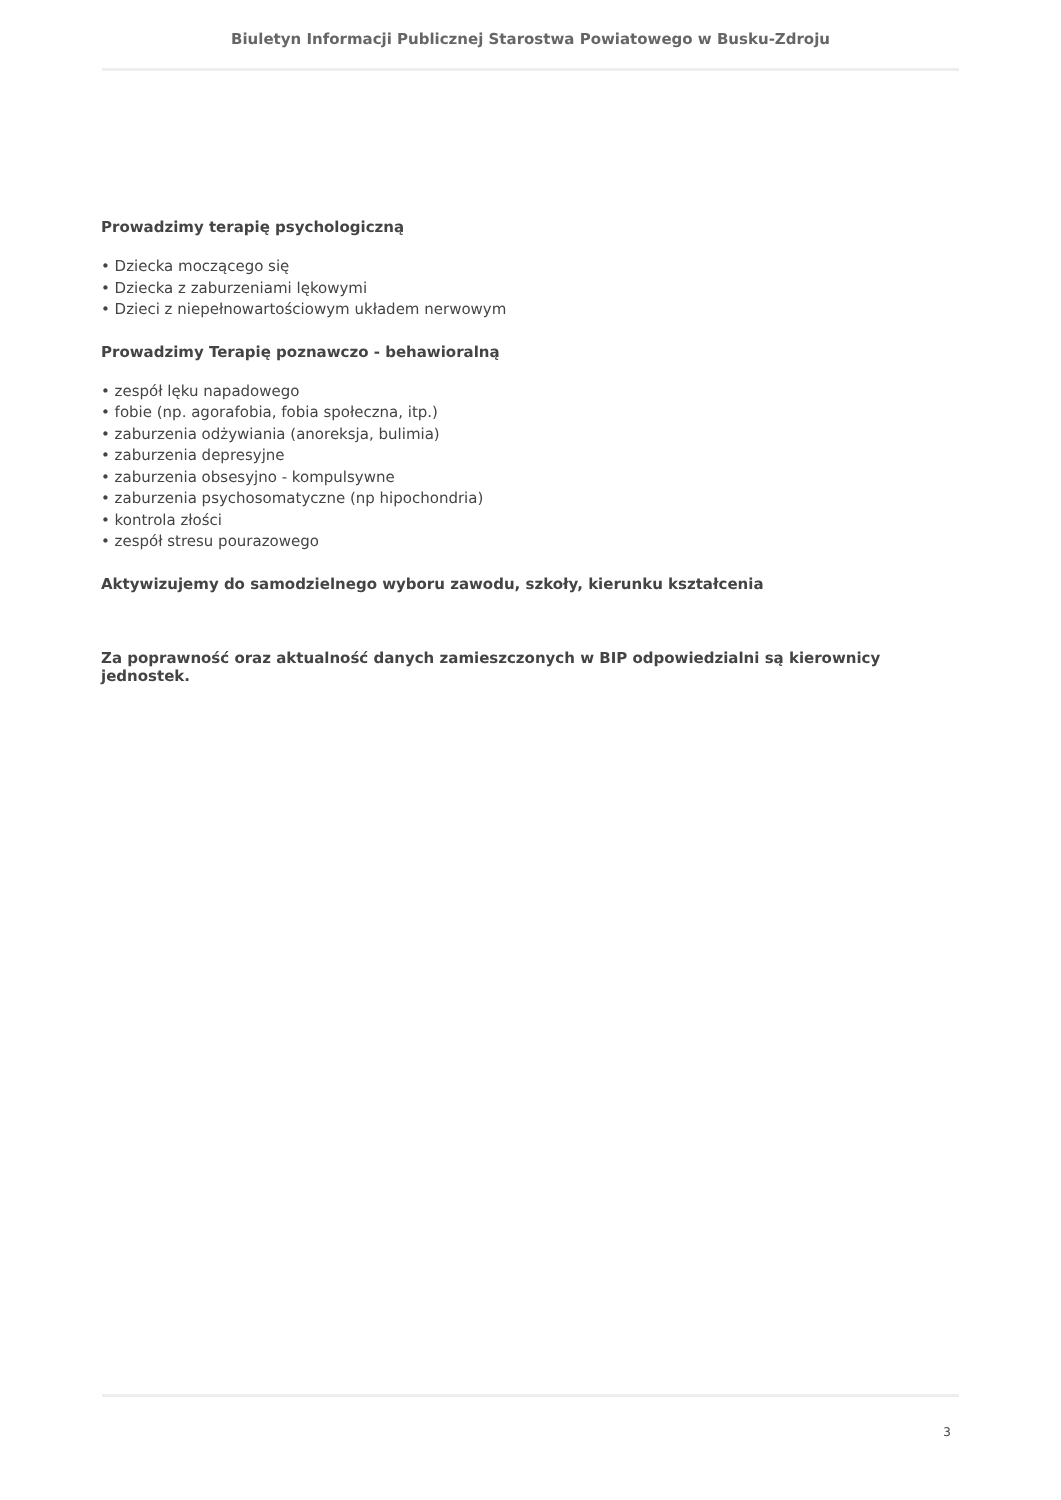Biuletyn Informacji Publicznej Starostwa Powiatowego w Busku-Zdroju
Prowadzimy terapię psychologiczną
• Dziecka moczącego się
• Dziecka z zaburzeniami lękowymi
• Dzieci z niepełnowartościowym układem nerwowym
Prowadzimy Terapię poznawczo - behawioralną
• zespół lęku napadowego
• fobie (np. agorafobia, fobia społeczna, itp.)
• zaburzenia odżywiania (anoreksja, bulimia)
• zaburzenia depresyjne
• zaburzenia obsesyjno - kompulsywne
• zaburzenia psychosomatyczne (np hipochondria)
• kontrola złości
• zespół stresu pourazowego
Aktywizujemy do samodzielnego wyboru zawodu, szkoły, kierunku kształcenia
Za poprawność oraz aktualność danych zamieszczonych w BIP odpowiedzialni są kierownicy jednostek.
3